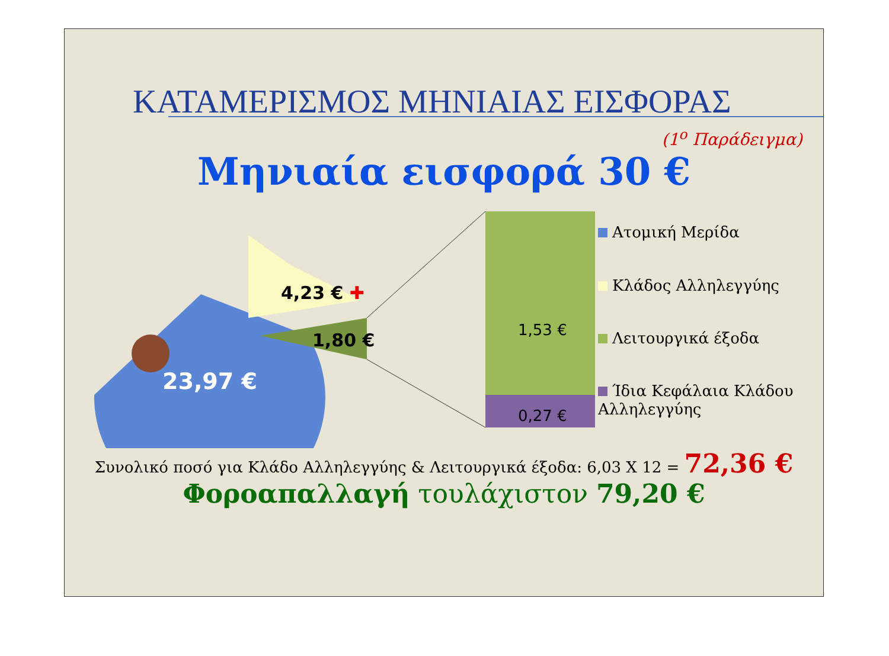ΚΑΤΑΜΕΡΙΣΜΟΣ ΜΗΝΙΑΙΑΣ ΕΙΣΦΟΡΑΣ
(1<sup>ο</sup> Παράδειγμα)
Μηνιαία εισφορά 30 €
23,97 €
4,23 € ✚
1,80 € 1,53 €
0,27 €
Ατομική Μερίδα
Κλάδος Αλληλεγγύης
Λειτουργικά έξοδα
Ίδια Κεφάλαια Κλάδου
Αλληλεγγύης
Συνολικό ποσό για Κλάδο Αλληλεγγύης & Λειτουργικά έξοδα: 6,03 X 12 = 72,36 €
Φοροαπαλλαγή τουλάχιστον 79,20 €